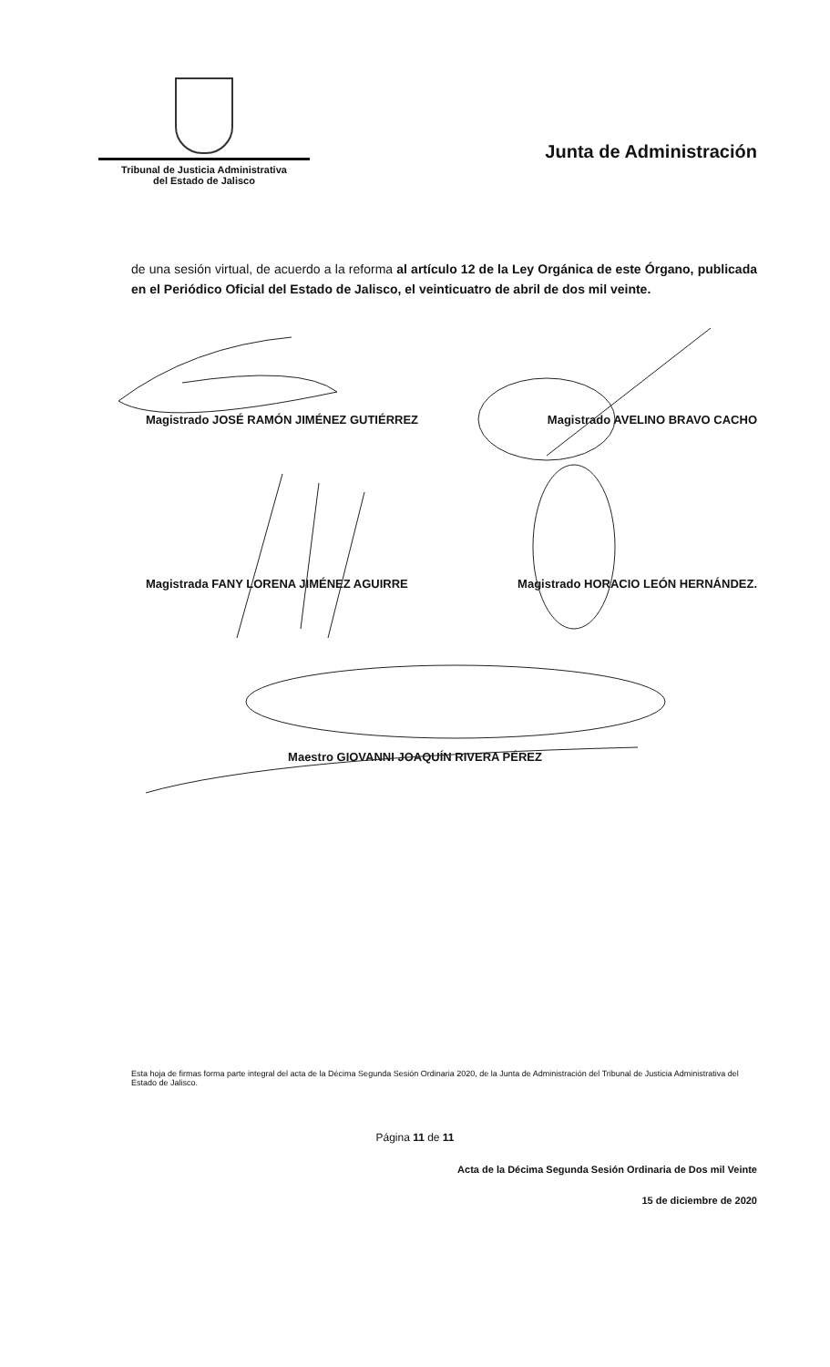Tribunal de Justicia Administrativa
del Estado de Jalisco
Junta de Administración
de una sesión virtual, de acuerdo a la reforma al artículo 12 de la Ley Orgánica de este Órgano, publicada en el Periódico Oficial del Estado de Jalisco, el veinticuatro de abril de dos mil veinte.
Magistrado JOSÉ RAMÓN JIMÉNEZ GUTIÉRREZ Magistrado AVELINO BRAVO CACHO
Magistrada FANY LORENA JIMÉNEZ AGUIRRE Magistrado HORACIO LEÓN HERNÁNDEZ.
Maestro GIOVANNI JOAQUÍN RIVERA PÉREZ
Esta hoja de firmas forma parte integral del acta de la Décima Segunda Sesión Ordinaria 2020, de la Junta de Administración del Tribunal de Justicia Administrativa del Estado de Jalisco.
Página 11 de 11
Acta de la Décima Segunda Sesión Ordinaria de Dos mil Veinte
15 de diciembre de 2020